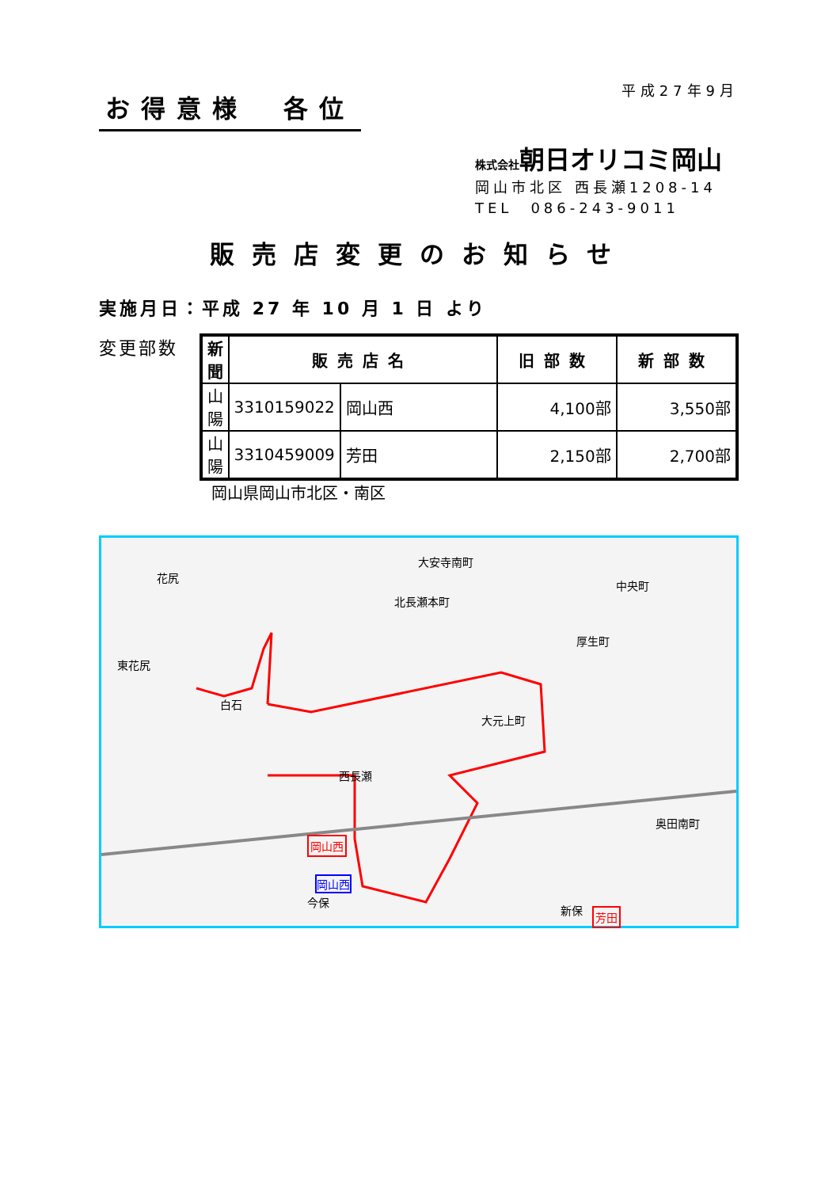お得意様　各位
平成27年9月
株式会社朝日オリコミ岡山
岡山市北区 西長瀬1208-14
TEL　086-243-9011
販売店変更のお知らせ
実施月日：平成 27 年 10 月 1 日 より
変更部数
| 新聞 | 販売店名 | | 旧部数 | 新部数 |
| --- | --- | --- | --- | --- |
| 山陽 | 3310159022 | 岡山西 | 4,100部 | 3,550部 |
| 山陽 | 3310459009 | 芳田 | 2,150部 | 2,700部 |
岡山県岡山市北区・南区
花尻
東花尻
白石
西長瀬
岡山西
岡山西
芳田
北長瀬本町
中央町
厚生町
大元上町
奥田南町
新保
大安寺南町
今保